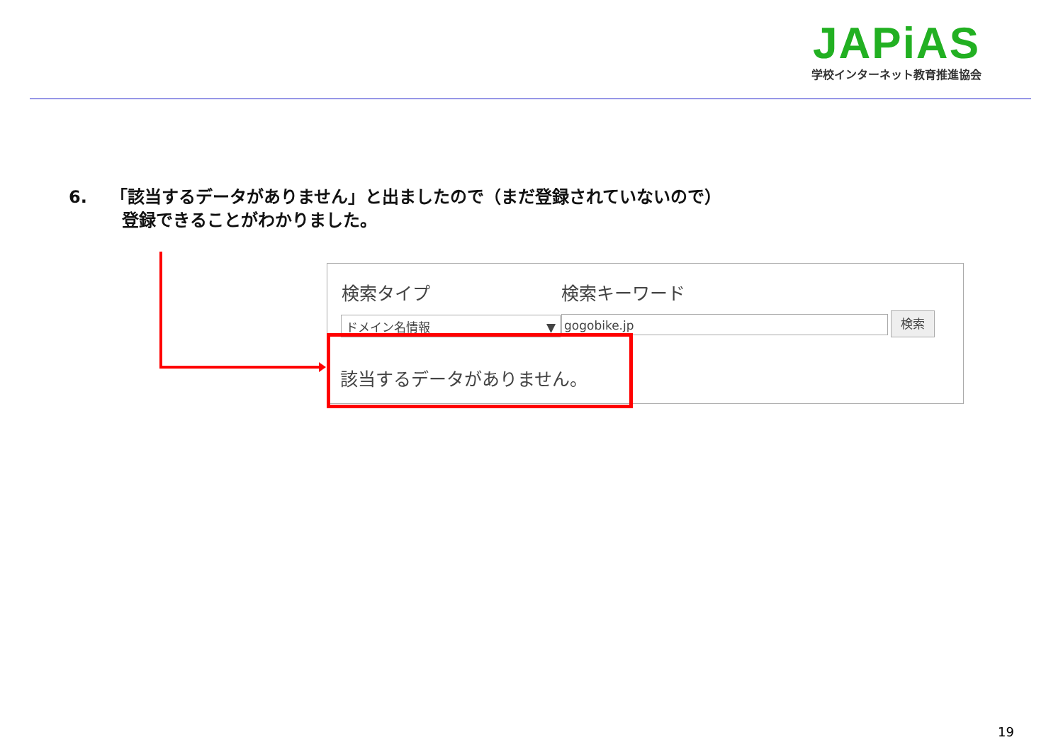JAPiAS
学校インターネット教育推進協会
6. 「該当するデータがありません」と出ましたので（まだ登録されていないので）
登録できることがわかりました。
検索タイプ 検索キーワード
ドメイン名情報 ▼ gogobike.jp 検索
該当するデータがありません。
19